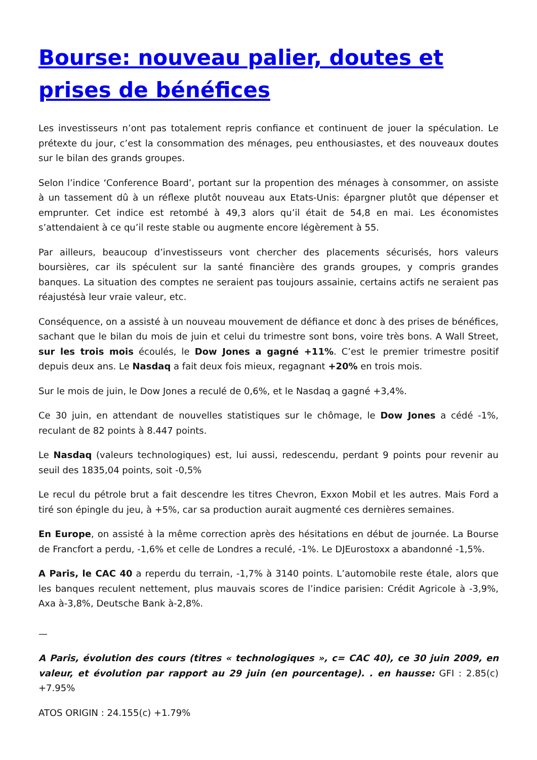Bourse: nouveau palier, doutes et prises de bénéfices
Les investisseurs n’ont pas totalement repris confiance et continuent de jouer la spéculation. Le prétexte du jour, c’est la consommation des ménages, peu enthousiastes, et des nouveaux doutes sur le bilan des grands groupes.
Selon l’indice ‘Conference Board’, portant sur la propention des ménages à consommer, on assiste à un tassement dû à un réflexe plutôt nouveau aux Etats-Unis: épargner plutôt que dépenser et emprunter. Cet indice est retombé à 49,3 alors qu’il était de 54,8 en mai. Les économistes s’attendaient à ce qu’il reste stable ou augmente encore légèrement à 55.
Par ailleurs, beaucoup d’investisseurs vont chercher des placements sécurisés, hors valeurs boursières, car ils spéculent sur la santé financière des grands groupes, y compris grandes banques. La situation des comptes ne seraient pas toujours assainie, certains actifs ne seraient pas réajustésà leur vraie valeur, etc.
Conséquence, on a assisté à un nouveau mouvement de défiance et donc à des prises de bénéfices, sachant que le bilan du mois de juin et celui du trimestre sont bons, voire très bons. A Wall Street, sur les trois mois écoulés, le Dow Jones a gagné +11%. C’est le premier trimestre positif depuis deux ans. Le Nasdaq a fait deux fois mieux, regagnant +20% en trois mois.
Sur le mois de juin, le Dow Jones a reculé de 0,6%, et le Nasdaq a gagné +3,4%.
Ce 30 juin, en attendant de nouvelles statistiques sur le chômage, le Dow Jones a cédé -1%, reculant de 82 points à 8.447 points.
Le Nasdaq (valeurs technologiques) est, lui aussi, redescendu, perdant 9 points pour revenir au seuil des 1835,04 points, soit -0,5%
Le recul du pétrole brut a fait descendre les titres Chevron, Exxon Mobil et les autres. Mais Ford a tiré son épingle du jeu, à +5%, car sa production aurait augmenté ces dernières semaines.
En Europe, on assisté à la même correction après des hésitations en début de journée. La Bourse de Francfort a perdu, -1,6% et celle de Londres a reculé, -1%. Le DJEurostoxx a abandonné -1,5%.
A Paris, le CAC 40 a reperdu du terrain, -1,7% à 3140 points. L’automobile reste étale, alors que les banques reculent nettement, plus mauvais scores de l’indice parisien: Crédit Agricole à -3,9%, Axa à-3,8%, Deutsche Bank à-2,8%.
—
A Paris, évolution des cours (titres « technologiques », c= CAC 40), ce 30 juin 2009, en valeur, et évolution par rapport au 29 juin (en pourcentage). . en hausse: GFI : 2.85(c) +7.95%
ATOS ORIGIN : 24.155(c) +1.79%